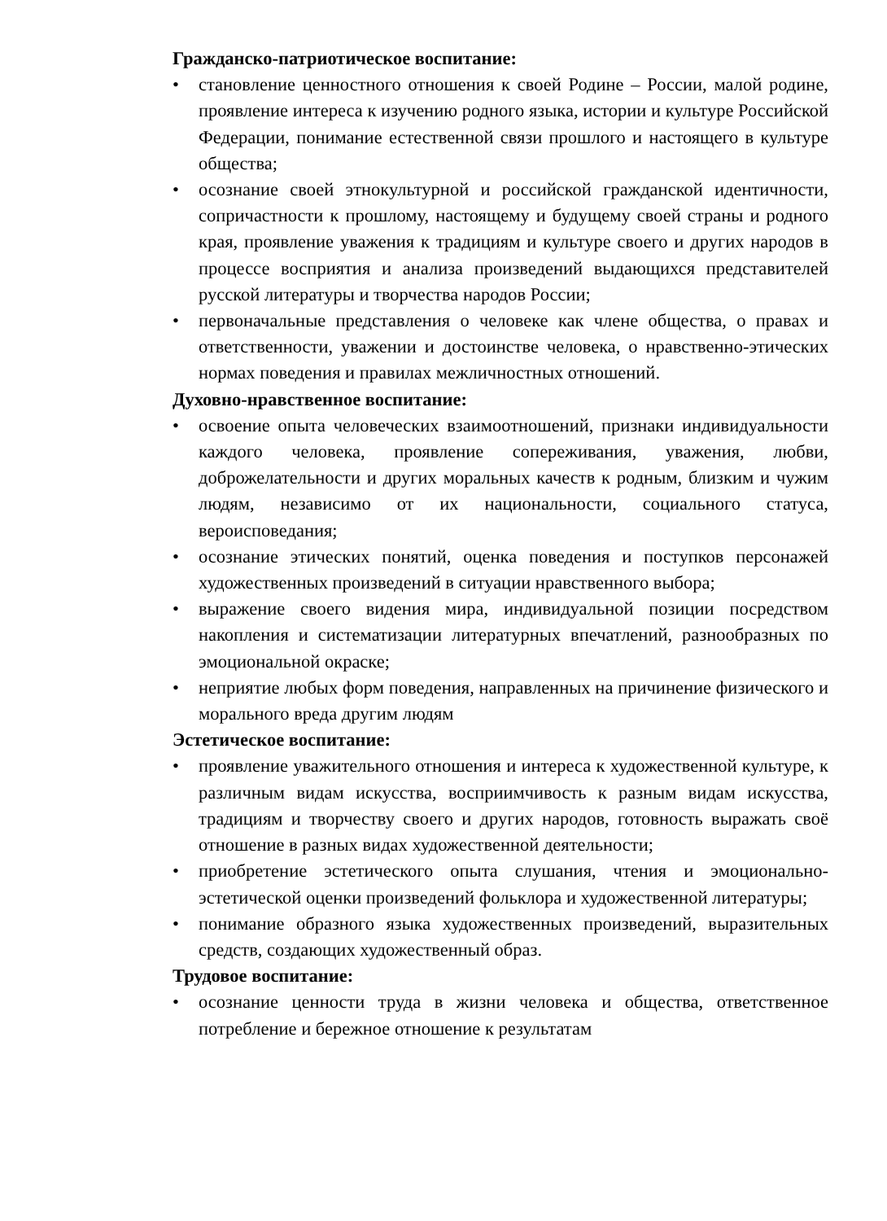Гражданско-патриотическое воспитание:
• становление ценностного отношения к своей Родине – России, малой родине, проявление интереса к изучению родного языка, истории и культуре Российской Федерации, понимание естественной связи прошлого и настоящего в культуре общества;
• осознание своей этнокультурной и российской гражданской идентичности, сопричастности к прошлому, настоящему и будущему своей страны и родного края, проявление уважения к традициям и культуре своего и других народов в процессе восприятия и анализа произведений выдающихся представителей русской литературы и творчества народов России;
• первоначальные представления о человеке как члене общества, о правах и ответственности, уважении и достоинстве человека, о нравственно-этических нормах поведения и правилах межличностных отношений.
Духовно-нравственное воспитание:
• освоение опыта человеческих взаимоотношений, признаки индивидуальности каждого человека, проявление сопереживания, уважения, любви, доброжелательности и других моральных качеств к родным, близким и чужим людям, независимо от их национальности, социального статуса, вероисповедания;
• осознание этических понятий, оценка поведения и поступков персонажей художественных произведений в ситуации нравственного выбора;
• выражение своего видения мира, индивидуальной позиции посредством накопления и систематизации литературных впечатлений, разнообразных по эмоциональной окраске;
• неприятие любых форм поведения, направленных на причинение физического и морального вреда другим людям
Эстетическое воспитание:
• проявление уважительного отношения и интереса к художественной культуре, к различным видам искусства, восприимчивость к разным видам искусства, традициям и творчеству своего и других народов, готовность выражать своё отношение в разных видах художественной деятельности;
• приобретение эстетического опыта слушания, чтения и эмоционально-эстетической оценки произведений фольклора и художественной литературы;
• понимание образного языка художественных произведений, выразительных средств, создающих художественный образ.
Трудовое воспитание:
• осознание ценности труда в жизни человека и общества, ответственное потребление и бережное отношение к результатам